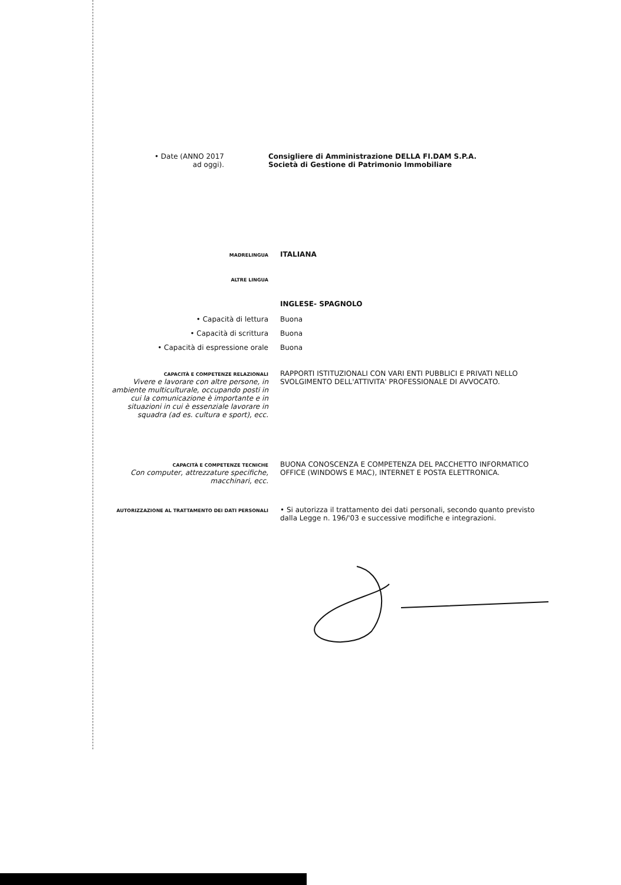• Date (ANNO 2017
ad oggi).
Consigliere di Amministrazione DELLA FI.DAM S.P.A.
Società di Gestione di Patrimonio Immobiliare
MADRELINGUA
ITALIANA
ALTRE LINGUA
INGLESE- SPAGNOLO
• Capacità di lettura Buona
• Capacità di scrittura Buona
• Capacità di espressione orale Buona
CAPACITÀ E COMPETENZE RELAZIONALI
Vivere e lavorare con altre persone, in ambiente multiculturale, occupando posti in cui la comunicazione è importante e in situazioni in cui è essenziale lavorare in squadra (ad es. cultura e sport), ecc.
RAPPORTI ISTITUZIONALI CON VARI ENTI PUBBLICI E PRIVATI NELLO SVOLGIMENTO DELL'ATTIVITA' PROFESSIONALE DI AVVOCATO.
CAPACITÀ E COMPETENZE TECNICHE
Con computer, attrezzature specifiche, macchinari, ecc.
BUONA CONOSCENZA E COMPETENZA DEL PACCHETTO INFORMATICO OFFICE (WINDOWS E MAC), INTERNET E POSTA ELETTRONICA.
AUTORIZZAZIONE AL TRATTAMENTO DEI DATI PERSONALI
• Si autorizza il trattamento dei dati personali, secondo quanto previsto dalla Legge n. 196/'03 e successive modifiche e integrazioni.